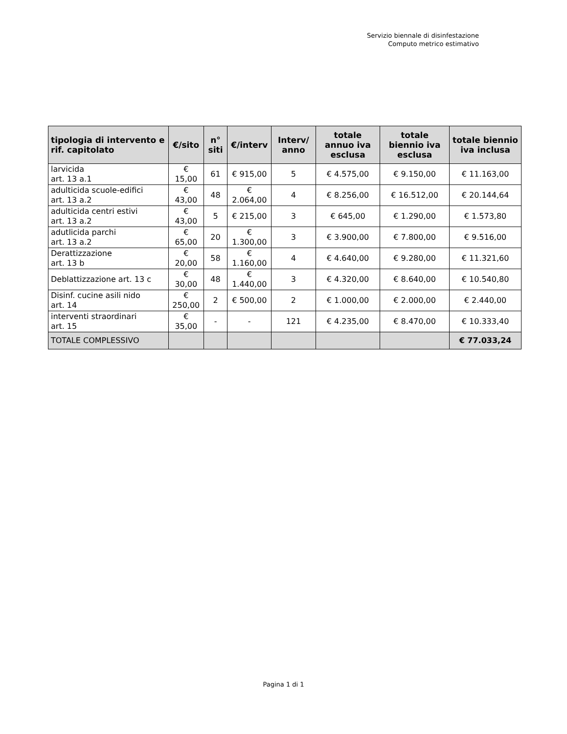Servizio biennale di disinfestazione
Computo metrico estimativo
| tipologia di intervento e rif. capitolato | €/sito | n° siti | €/interv | Interv/ anno | totale annuo iva esclusa | totale biennio iva esclusa | totale biennio iva inclusa |
| --- | --- | --- | --- | --- | --- | --- | --- |
| larvicida art. 13 a.1 | € 15,00 | 61 | € 915,00 | 5 | € 4.575,00 | € 9.150,00 | € 11.163,00 |
| adulticida scuole-edifici art. 13 a.2 | € 43,00 | 48 | € 2.064,00 | 4 | € 8.256,00 | € 16.512,00 | € 20.144,64 |
| adulticida centri estivi art. 13 a.2 | € 43,00 | 5 | € 215,00 | 3 | € 645,00 | € 1.290,00 | € 1.573,80 |
| adutlicida parchi art. 13 a.2 | € 65,00 | 20 | € 1.300,00 | 3 | € 3.900,00 | € 7.800,00 | € 9.516,00 |
| Derattizzazione art. 13 b | € 20,00 | 58 | € 1.160,00 | 4 | € 4.640,00 | € 9.280,00 | € 11.321,60 |
| Deblattizzazione art. 13 c | € 30,00 | 48 | € 1.440,00 | 3 | € 4.320,00 | € 8.640,00 | € 10.540,80 |
| Disinf. cucine asili nido art. 14 | € 250,00 | 2 | € 500,00 | 2 | € 1.000,00 | € 2.000,00 | € 2.440,00 |
| interventi straordinari art. 15 | € 35,00 | - | - | 121 | € 4.235,00 | € 8.470,00 | € 10.333,40 |
| TOTALE COMPLESSIVO | | | | | | | € 77.033,24 |
Pagina 1 di 1